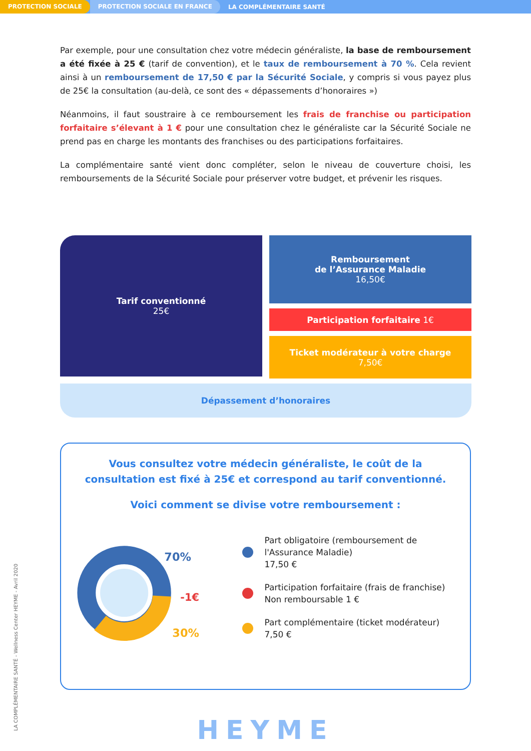PROTECTION SOCIALE PROTECTION SOCIALE EN FRANCE LA COMPLÉMENTAIRE SANTÉ
Par exemple, pour une consultation chez votre médecin généraliste, la base de remboursement a été fixée à 25 € (tarif de convention), et le taux de remboursement à 70 %. Cela revient ainsi à un remboursement de 17,50 € par la Sécurité Sociale, y compris si vous payez plus de 25€ la consultation (au-delà, ce sont des « dépassements d’honoraires »)
Néanmoins, il faut soustraire à ce remboursement les frais de franchise ou participation forfaitaire s’élevant à 1 € pour une consultation chez le généraliste car la Sécurité Sociale ne prend pas en charge les montants des franchises ou des participations forfaitaires.
La complémentaire santé vient donc compléter, selon le niveau de couverture choisi, les remboursements de la Sécurité Sociale pour préserver votre budget, et prévenir les risques.
Tarif conventionné
25€
Remboursement
de l’Assurance Maladie
16,50€
Participation forfaitaire 1€
Ticket modérateur à votre charge
7,50€
Dépassement d’honoraires
Vous consultez votre médecin généraliste, le coût de la consultation est fixé à 25€ et correspond au tarif conventionné.
Voici comment se divise votre remboursement :
70%
-1€
30%
Part obligatoire (remboursement de l'Assurance Maladie)
17,50 €
Participation forfaitaire (frais de franchise)
Non remboursable 1 €
Part complémentaire (ticket modérateur)
7,50 €
HEYME
LA COMPLÉMENTAIRE SANTÉ - Wellness Center HEYME - Avril 2020